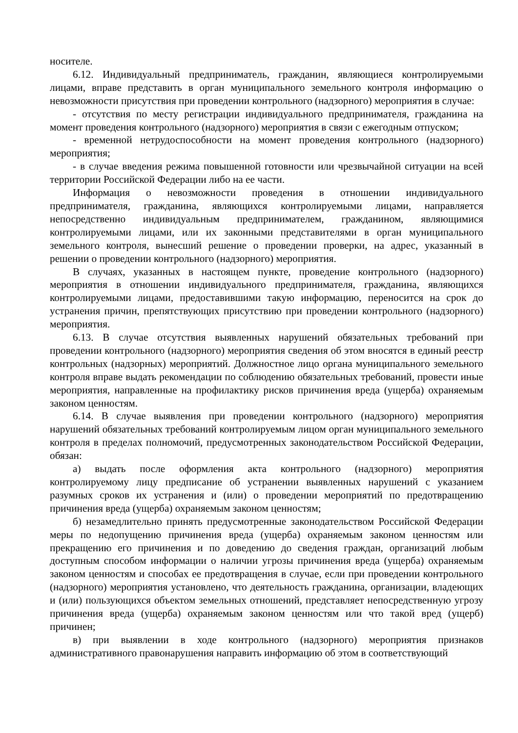носителе.
6.12. Индивидуальный предприниматель, гражданин, являющиеся контролируемыми лицами, вправе представить в орган муниципального земельного контроля информацию о невозможности присутствия при проведении контрольного (надзорного) мероприятия в случае:
- отсутствия по месту регистрации индивидуального предпринимателя, гражданина на момент проведения контрольного (надзорного) мероприятия в связи с ежегодным отпуском;
- временной нетрудоспособности на момент проведения контрольного (надзорного) мероприятия;
- в случае введения режима повышенной готовности или чрезвычайной ситуации на всей территории Российской Федерации либо на ее части.
Информация о невозможности проведения в отношении индивидуального предпринимателя, гражданина, являющихся контролируемыми лицами, направляется непосредственно индивидуальным предпринимателем, гражданином, являющимися контролируемыми лицами, или их законными представителями в орган муниципального земельного контроля, вынесший решение о проведении проверки, на адрес, указанный в решении о проведении контрольного (надзорного) мероприятия.
В случаях, указанных в настоящем пункте, проведение контрольного (надзорного) мероприятия в отношении индивидуального предпринимателя, гражданина, являющихся контролируемыми лицами, предоставившими такую информацию, переносится на срок до устранения причин, препятствующих присутствию при проведении контрольного (надзорного) мероприятия.
6.13. В случае отсутствия выявленных нарушений обязательных требований при проведении контрольного (надзорного) мероприятия сведения об этом вносятся в единый реестр контрольных (надзорных) мероприятий. Должностное лицо органа муниципального земельного контроля вправе выдать рекомендации по соблюдению обязательных требований, провести иные мероприятия, направленные на профилактику рисков причинения вреда (ущерба) охраняемым законом ценностям.
6.14. В случае выявления при проведении контрольного (надзорного) мероприятия нарушений обязательных требований контролируемым лицом орган муниципального земельного контроля в пределах полномочий, предусмотренных законодательством Российской Федерации, обязан:
а) выдать после оформления акта контрольного (надзорного) мероприятия контролируемому лицу предписание об устранении выявленных нарушений с указанием разумных сроков их устранения и (или) о проведении мероприятий по предотвращению причинения вреда (ущерба) охраняемым законом ценностям;
б) незамедлительно принять предусмотренные законодательством Российской Федерации меры по недопущению причинения вреда (ущерба) охраняемым законом ценностям или прекращению его причинения и по доведению до сведения граждан, организаций любым доступным способом информации о наличии угрозы причинения вреда (ущерба) охраняемым законом ценностям и способах ее предотвращения в случае, если при проведении контрольного (надзорного) мероприятия установлено, что деятельность гражданина, организации, владеющих и (или) пользующихся объектом земельных отношений, представляет непосредственную угрозу причинения вреда (ущерба) охраняемым законом ценностям или что такой вред (ущерб) причинен;
в) при выявлении в ходе контрольного (надзорного) мероприятия признаков административного правонарушения направить информацию об этом в соответствующий